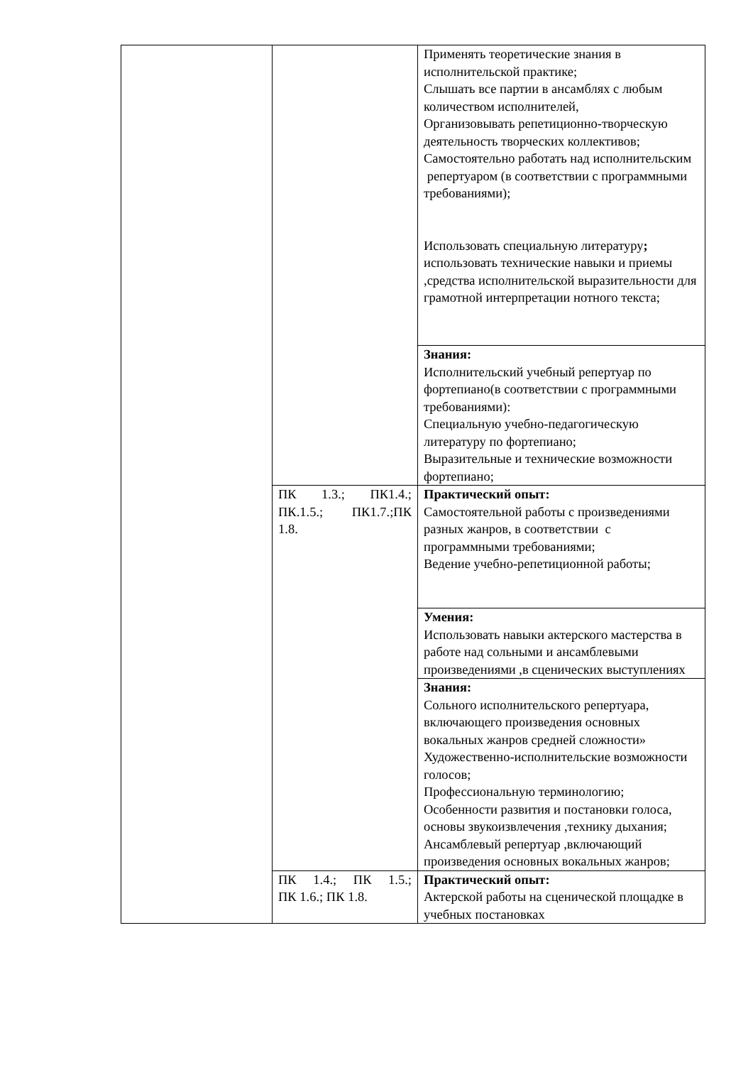| | | Применять теоретические знания в исполнительской практике; Слышать все партии в ансамблях с любым количеством исполнителей, Организовывать репетиционно-творческую деятельность творческих коллективов; Самостоятельно работать над исполнительским репертуаром (в соответствии с программными требованиями); Использовать специальную литературу ; использовать технические навыки и приемы ,средства исполнительской выразительности для грамотной интерпретации нотного текста; |
| | | Знания: Исполнительский учебный репертуар по фортепиано(в соответствии с программными требованиями): Специальную учебно-педагогическую литературу по фортепиано; Выразительные и технические возможности фортепиано; |
| | ПК 1.3.; ПК1.4.; ПК.1.5.; ПК1.7.;ПК 1.8. | Практический опыт: Самостоятельной работы с произведениями разных жанров, в соответствии с программными требованиями; Ведение учебно-репетиционной работы; |
| | | Умения: Использовать навыки актерского мастерства в работе над сольными и ансамблевыми произведениями ,в сценических выступлениях |
| | | Знания: Сольного исполнительского репертуара, включающего произведения основных вокальных жанров средней сложности» Художественно-исполнительские возможности голосов; Профессиональную терминологию; Особенности развития и постановки голоса, основы звукоизвлечения ,технику дыхания; Ансамблевый репертуар ,включающий произведения основных вокальных жанров; |
| | ПК 1.4.; ПК 1.5.; ПК 1.6.; ПК 1.8. | Практический опыт: Актерской работы на сценической площадке в учебных постановках |